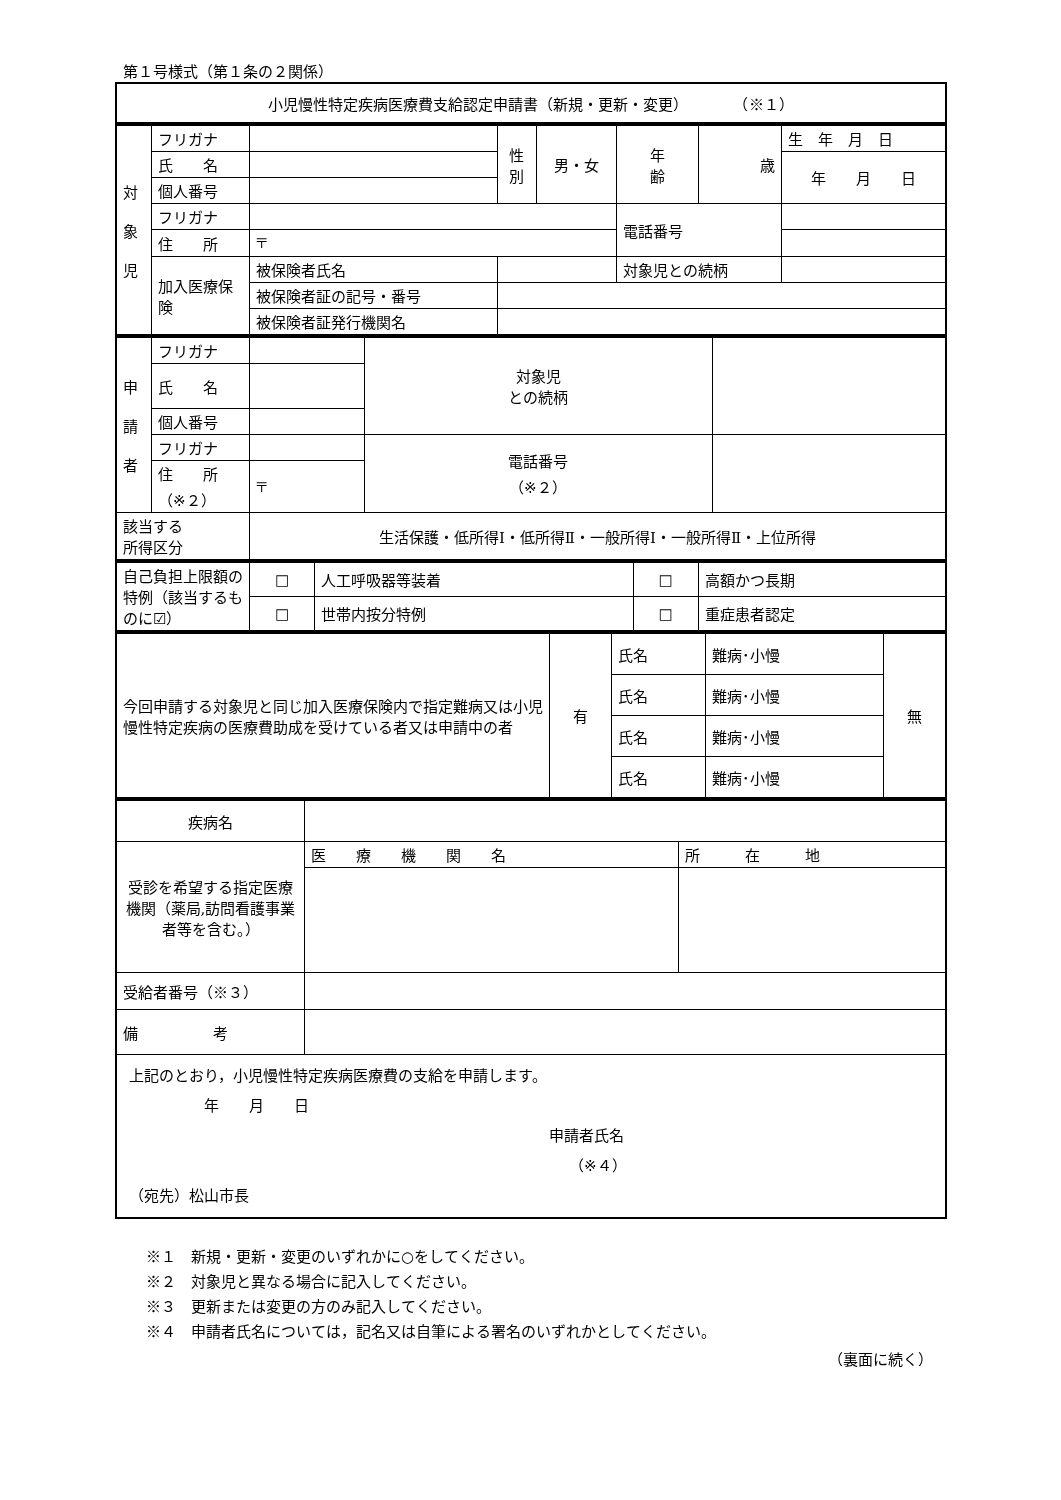第１号様式（第１条の２関係）
| 小児慢性特定疾病医療費支給認定申請書（新規・更新・変更） （※１） |
| 対 象 児 | フリガナ | | | 性 別 | 男・女 | 年 齢 | 歳 | 生 年 月 日 |
| | 氏 名 | | | | | | | 年 月 日 |
| | 個人番号 | | | | | | | |
| | フリガナ | | | | | 電話番号 | | |
| | 住 所 | 〒 | | | | | | |
| | 加入医療保 険 | 被保険者氏名 | | | | 対象児との続柄 | | |
| | | 被保険者証の記号・番号 | | | | | | |
| | | 被保険者証発行機関名 | | | | | | |
| 申 請 者 | フリガナ | | 対象児 との続柄 | |
| | 氏 名 | | | |
| | 個人番号 | | | |
| | フリガナ | | 電話番号 （※２） | |
| | 住 所 （※２） | 〒 | | |
| 該当する 所得区分 | | 生活保護・低所得Ⅰ・低所得Ⅱ・一般所得Ⅰ・一般所得Ⅱ・上位所得 | | |
| 自己負担上限額の特例（該当するものに☑） | □ | 人工呼吸器等装着 | □ | 高額かつ長期 |
| | □ | 世帯内按分特例 | □ | 重症患者認定 |
| 今回申請する対象児と同じ加入医療保険内で指定難病又は小児慢性特定疾病の医療費助成を受けている者又は申請中の者 | 有 | 氏名 | 難病･小慢 | 無 |
| | | 氏名 | 難病･小慢 | |
| | | 氏名 | 難病･小慢 | |
| | | 氏名 | 難病･小慢 | |
| 疾病名 | | |
| 受診を希望する指定医療機関（薬局,訪問看護事業者等を含む。） | 医 療 機 関 名 | 所 在 地 |
| 受給者番号（※３） | | |
| 備 考 | | |
| 上記のとおり，小児慢性特定疾病医療費の支給を申請します。 年 月 日 申請者氏名 （※４） （宛先）松山市長 | | |
※１　新規・更新・変更のいずれかに○をしてください。
※２　対象児と異なる場合に記入してください。
※３　更新または変更の方のみ記入してください。
※４　申請者氏名については，記名又は自筆による署名のいずれかとしてください。
（裏面に続く）